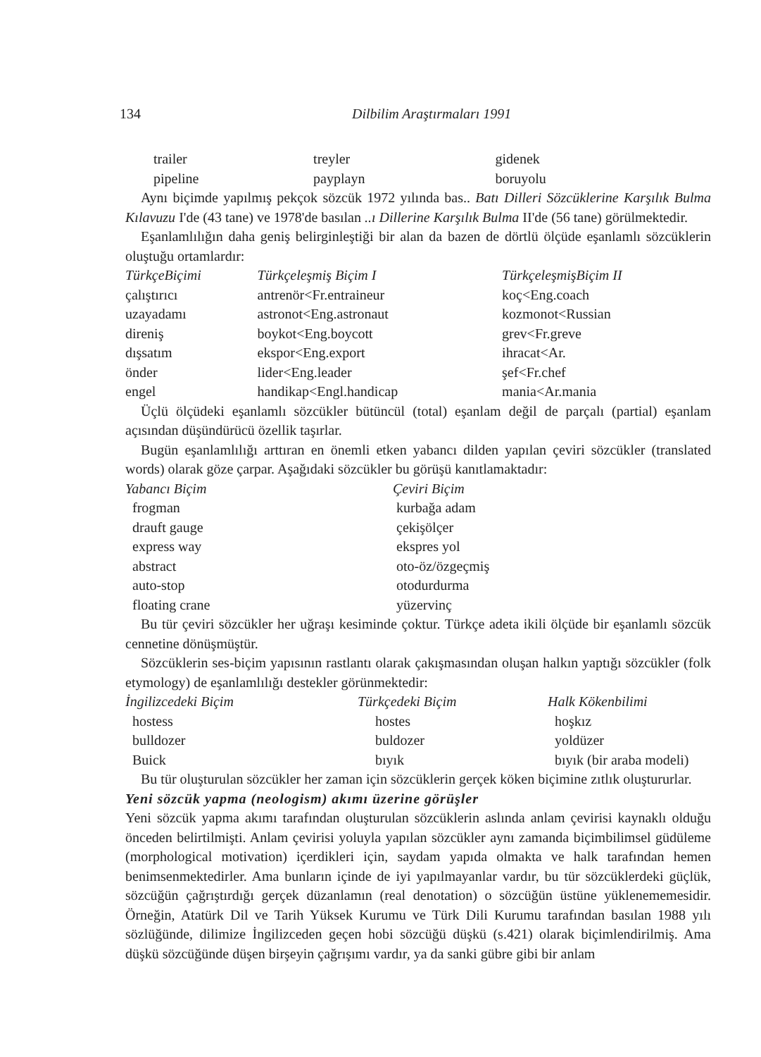134 Dilbilim Araştırmaları 1991
| trailer | treyler | gidenek |
| pipeline | payplayn | boruyolu |
Aynı biçimde yapılmış pekçok sözcük 1972 yılında bas.. Batı Dilleri Sözcüklerine Karşılık Bulma Kılavuzu I'de (43 tane) ve 1978'de basılan ..ı Dillerine Karşılık Bulma II'de (56 tane) görülmektedir.
Eşanlamlılığın daha geniş belirginleştiği bir alan da bazen de dörtlü ölçüde eşanlamlı sözcüklerin oluştuğu ortamlardır:
| TürkçeBiçimi | Türkçeleşmiş Biçim I | TürkçeleşmişBiçim II |
| --- | --- | --- |
| çalıştırıcı | antrenör<Fr.entraineur | koç<Eng.coach |
| uzayadamı | astronot<Eng.astronaut | kozmonot<Russian |
| direniş | boykot<Eng.boycott | grev<Fr.greve |
| dışsatım | ekspor<Eng.export | ihracat<Ar. |
| önder | lider<Eng.leader | şef<Fr.chef |
| engel | handikap<Engl.handicap | mania<Ar.mania |
Üçlü ölçüdeki eşanlamlı sözcükler bütüncül (total) eşanlam değil de parçalı (partial) eşanlam açısından düşündürücü özellik taşırlar.
Bugün eşanlamlılığı arttıran en önemli etken yabancı dilden yapılan çeviri sözcükler (translated words) olarak göze çarpar. Aşağıdaki sözcükler bu görüşü kanıtlamaktadır:
| Yabancı Biçim | Çeviri Biçim |
| --- | --- |
| frogman | kurbağa adam |
| drauft gauge | çekişölçer |
| express way | ekspres yol |
| abstract | oto-öz/özgeçmiş |
| auto-stop | otodurdurma |
| floating crane | yüzervinç |
Bu tür çeviri sözcükler her uğraşı kesiminde çoktur. Türkçe adeta ikili ölçüde bir eşanlamlı sözcük cennetine dönüşmüştür.
Sözcüklerin ses-biçim yapısının rastlantı olarak çakışmasından oluşan halkın yaptığı sözcükler (folk etymology) de eşanlamlılığı destekler görünmektedir:
| İngilizcedeki Biçim | Türkçedeki Biçim | Halk Kökenbilimi |
| --- | --- | --- |
| hostess | hostes | hoşkız |
| bulldozer | buldozer | yoldüzer |
| Buick | bıyık | bıyık (bir araba modeli) |
Bu tür oluşturulan sözcükler her zaman için sözcüklerin gerçek köken biçimine zıtlık oluştururlar.
Yeni sözcük yapma (neologism) akımı üzerine görüşler
Yeni sözcük yapma akımı tarafından oluşturulan sözcüklerin aslında anlam çevirisi kaynaklı olduğu önceden belirtilmişti. Anlam çevirisi yoluyla yapılan sözcükler aynı zamanda biçimbilimsel güdüleme (morphological motivation) içerdikleri için, saydam yapıda olmakta ve halk tarafından hemen benimsenmektedirler. Ama bunların içinde de iyi yapılmayanlar vardır, bu tür sözcüklerdeki güçlük, sözcüğün çağrıştırdığı gerçek düzanlamın (real denotation) o sözcüğün üstüne yüklenememesidir. Örneğin, Atatürk Dil ve Tarih Yüksek Kurumu ve Türk Dili Kurumu tarafından basılan 1988 yılı sözlüğünde, dilimize İngilizceden geçen hobi sözcüğü düşkü (s.421) olarak biçimlendirilmiş. Ama düşkü sözcüğünde düşen birşeyin çağrışımı vardır, ya da sanki gübre gibi bir anlam